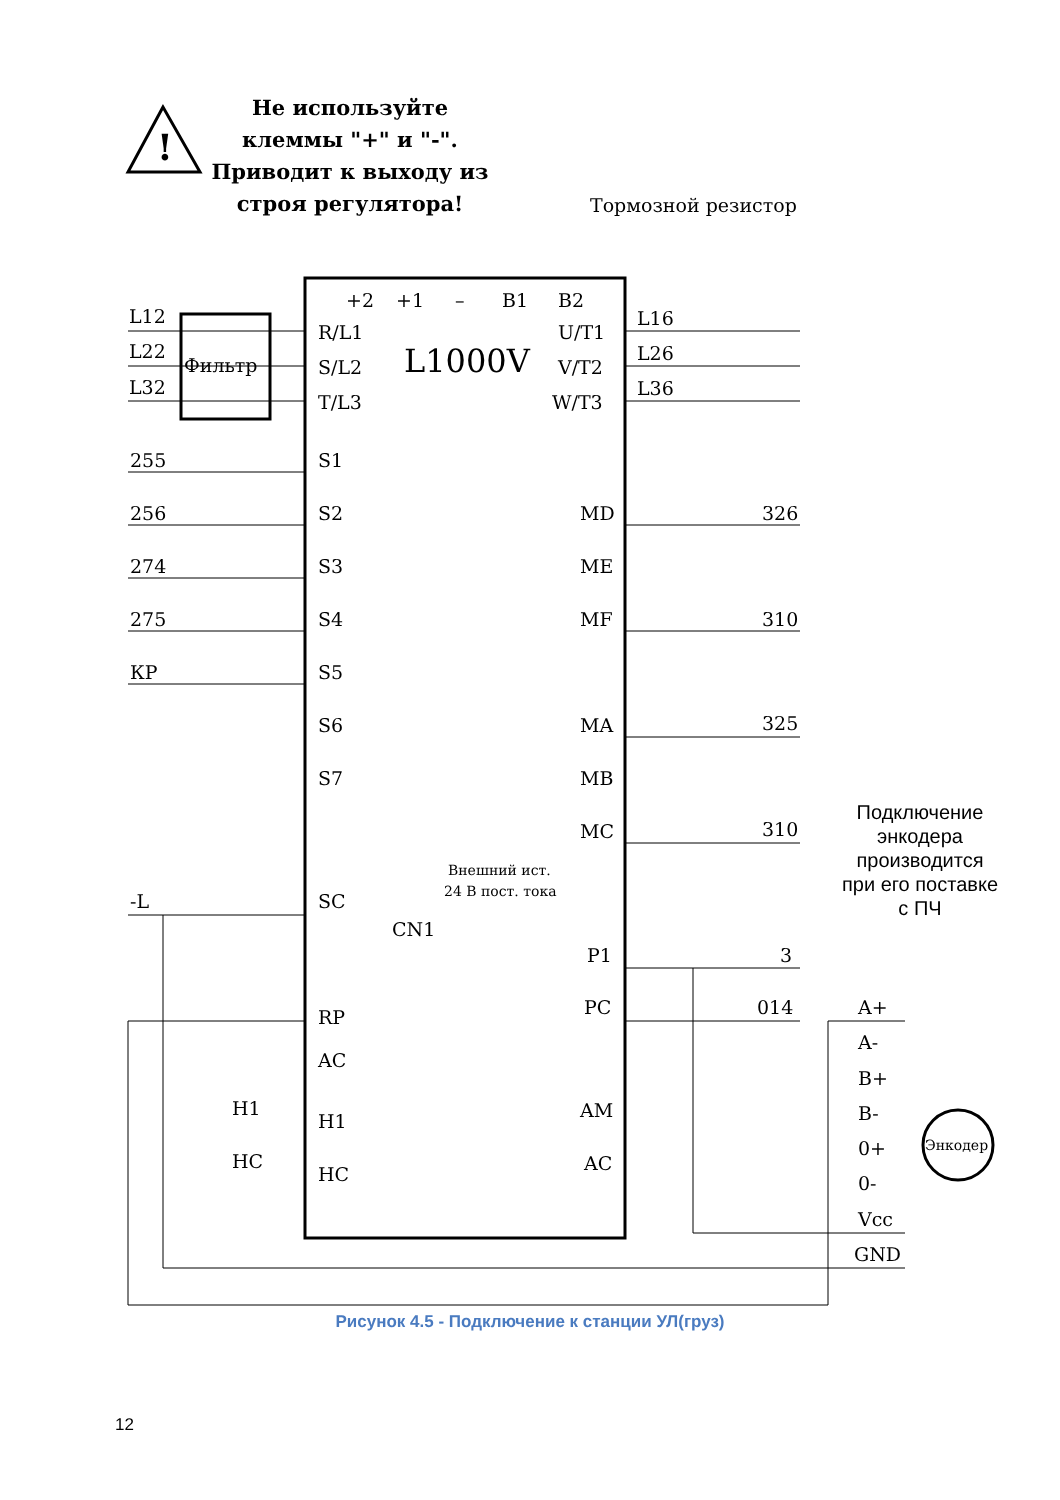Не используйте клеммы "+" и "-". Приводит к выходу из строя регулятора!
!
Тормозной резистор
Фильтр
L1000V
L12
L22
L32
R/L1
S/L2
T/L3
U/T1
V/T2
W/T3
L16
L26
L36
+2
+1
–
B1
B2
255
S1
256
S2
274
S3
275
S4
КР
S5
S6
S7
MD
326
ME
MF
310
MA
325
MB
MC
310
Внешний ист.
24 В пост. тока
-L
SC
CN1
P1
3
PC
014
RP
AC
H1
H1
AM
HC
HC
AC
A+
A-
B+
B-
0+
0-
Vcc
GND
Энкодер
Подключение энкодера производится при его поставке с ПЧ
Рисунок 4.5 - Подключение к станции УЛ(груз)
12